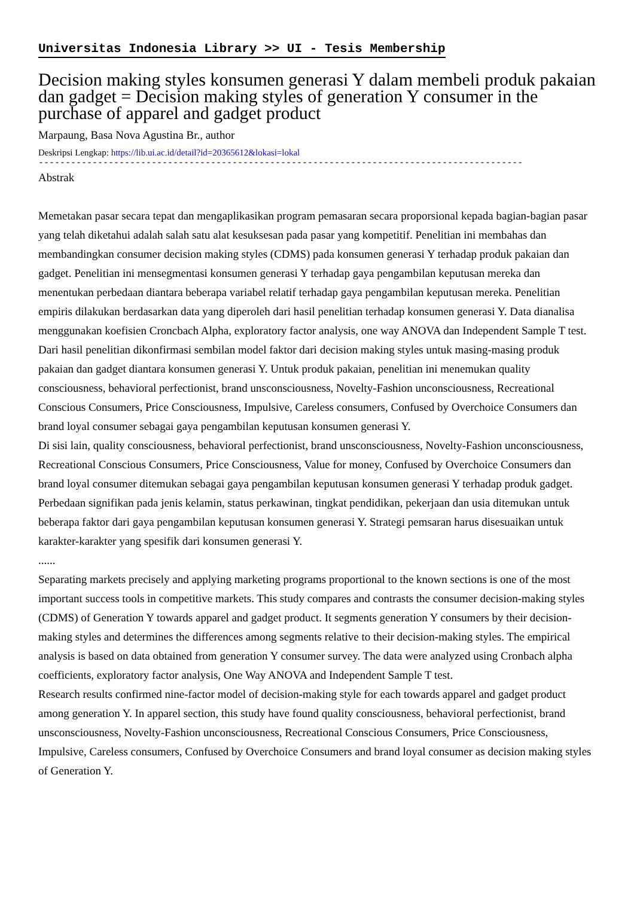Universitas Indonesia Library >> UI - Tesis Membership
Decision making styles konsumen generasi Y dalam membeli produk pakaian dan gadget = Decision making styles of generation Y consumer in the purchase of apparel and gadget product
Marpaung, Basa Nova Agustina Br., author
Deskripsi Lengkap: https://lib.ui.ac.id/detail?id=20365612&lokasi=lokal
------------------------------------------------------------------------------------------
Abstrak
Memetakan pasar secara tepat dan mengaplikasikan program pemasaran secara proporsional kepada bagian-bagian pasar yang telah diketahui adalah salah satu alat kesuksesan pada pasar yang kompetitif. Penelitian ini membahas dan membandingkan consumer decision making styles (CDMS) pada konsumen generasi Y terhadap produk pakaian dan gadget. Penelitian ini mensegmentasi konsumen generasi Y terhadap gaya pengambilan keputusan mereka dan menentukan perbedaan diantara beberapa variabel relatif terhadap gaya pengambilan keputusan mereka. Penelitian empiris dilakukan berdasarkan data yang diperoleh dari hasil penelitian terhadap konsumen generasi Y. Data dianalisa menggunakan koefisien Croncbach Alpha, exploratory factor analysis, one way ANOVA dan Independent Sample T test.
Dari hasil penelitian dikonfirmasi sembilan model faktor dari decision making styles untuk masing-masing produk pakaian dan gadget diantara konsumen generasi Y. Untuk produk pakaian, penelitian ini menemukan quality consciousness, behavioral perfectionist, brand unsconsciousness, Novelty-Fashion unconsciousness, Recreational Conscious Consumers, Price Consciousness, Impulsive, Careless consumers, Confused by Overchoice Consumers dan brand loyal consumer sebagai gaya pengambilan keputusan konsumen generasi Y.
Di sisi lain, quality consciousness, behavioral perfectionist, brand unsconsciousness, Novelty-Fashion unconsciousness, Recreational Conscious Consumers, Price Consciousness, Value for money, Confused by Overchoice Consumers dan brand loyal consumer ditemukan sebagai gaya pengambilan keputusan konsumen generasi Y terhadap produk gadget. Perbedaan signifikan pada jenis kelamin, status perkawinan, tingkat pendidikan, pekerjaan dan usia ditemukan untuk beberapa faktor dari gaya pengambilan keputusan konsumen generasi Y. Strategi pemsaran harus disesuaikan untuk karakter-karakter yang spesifik dari konsumen generasi Y.
......
Separating markets precisely and applying marketing programs proportional to the known sections is one of the most important success tools in competitive markets. This study compares and contrasts the consumer decision-making styles (CDMS) of Generation Y towards apparel and gadget product. It segments generation Y consumers by their decision-making styles and determines the differences among segments relative to their decision-making styles. The empirical analysis is based on data obtained from generation Y consumer survey. The data were analyzed using Cronbach alpha coefficients, exploratory factor analysis, One Way ANOVA and Independent Sample T test.
Research results confirmed nine-factor model of decision-making style for each towards apparel and gadget product among generation Y. In apparel section, this study have found quality consciousness, behavioral perfectionist, brand unsconsciousness, Novelty-Fashion unconsciousness, Recreational Conscious Consumers, Price Consciousness, Impulsive, Careless consumers, Confused by Overchoice Consumers and brand loyal consumer as decision making styles of Generation Y.